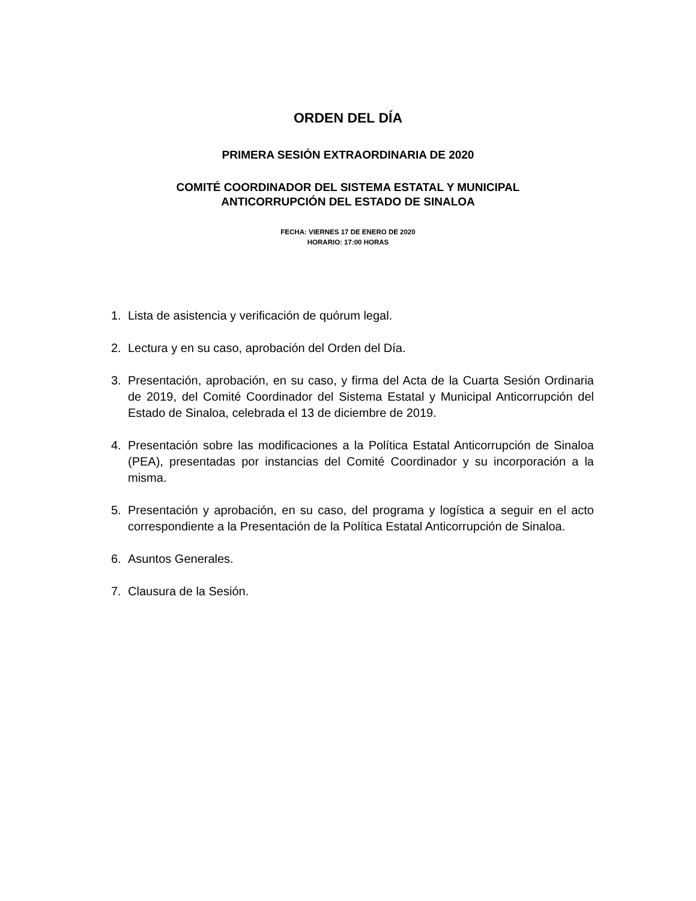ORDEN DEL DÍA
PRIMERA SESIÓN EXTRAORDINARIA DE 2020
COMITÉ COORDINADOR DEL SISTEMA ESTATAL Y MUNICIPAL
ANTICORRUPCIÓN DEL ESTADO DE SINALOA
FECHA: VIERNES 17 DE ENERO DE 2020
HORARIO: 17:00 HORAS
1. Lista de asistencia y verificación de quórum legal.
2. Lectura y en su caso, aprobación del Orden del Día.
3. Presentación, aprobación, en su caso, y firma del Acta de la Cuarta Sesión Ordinaria de 2019, del Comité Coordinador del Sistema Estatal y Municipal Anticorrupción del Estado de Sinaloa, celebrada el 13 de diciembre de 2019.
4. Presentación sobre las modificaciones a la Política Estatal Anticorrupción de Sinaloa (PEA), presentadas por instancias del Comité Coordinador y su incorporación a la misma.
5. Presentación y aprobación, en su caso, del programa y logística a seguir en el acto correspondiente a la Presentación de la Política Estatal Anticorrupción de Sinaloa.
6. Asuntos Generales.
7. Clausura de la Sesión.